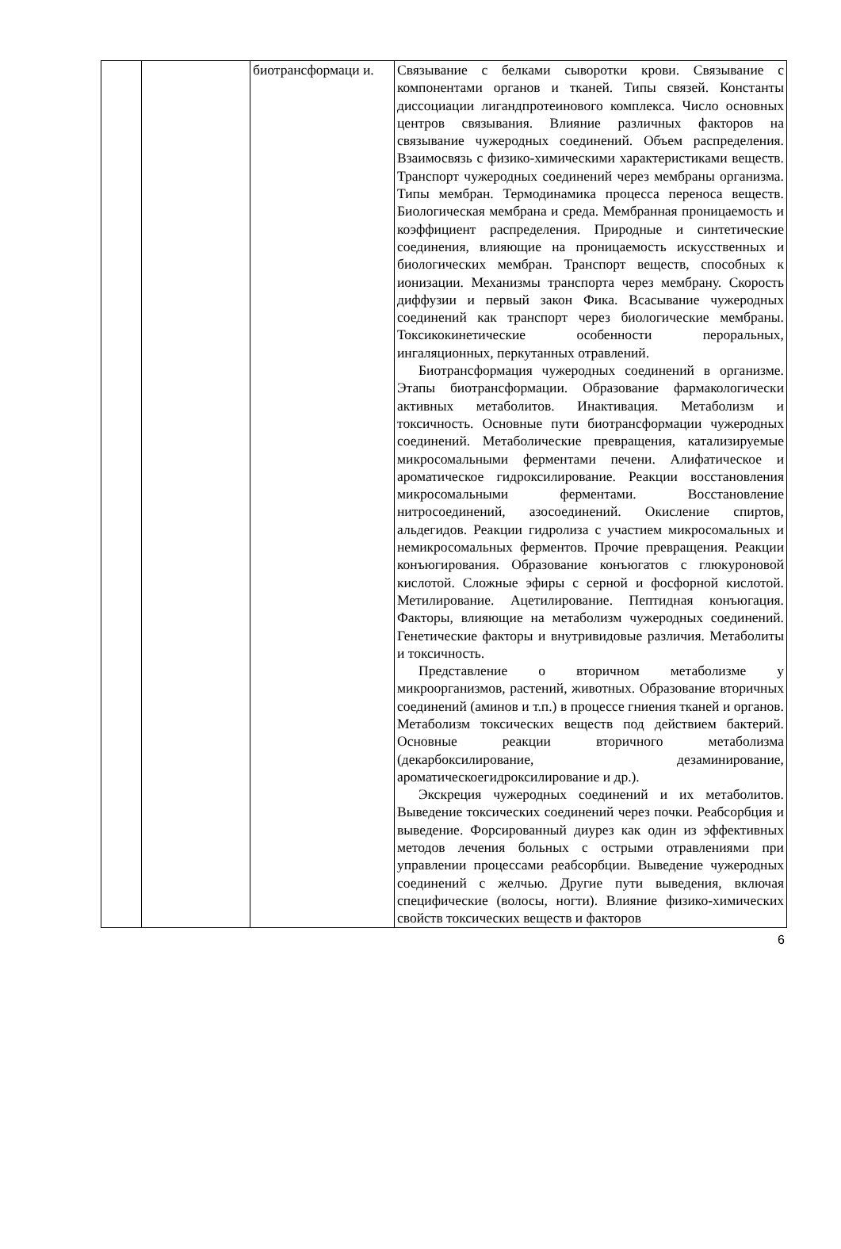| | | биотрансформаци и. | Связывание с белками сыворотки крови. Связывание с компонентами органов и тканей. Типы связей. Константы диссоциации лигандпротеинового комплекса. Число основных центров связывания. Влияние различных факторов на связывание чужеродных соединений. Объем распределения. Взаимосвязь с физико-химическими характеристиками веществ. Транспорт чужеродных соединений через мембраны организма. Типы мембран. Термодинамика процесса переноса веществ. Биологическая мембрана и среда. Мембранная проницаемость и коэффициент распределения. Природные и синтетические соединения, влияющие на проницаемость искусственных и биологических мембран. Транспорт веществ, способных к ионизации. Механизмы транспорта через мембрану. Скорость диффузии и первый закон Фика. Всасывание чужеродных соединений как транспорт через биологические мембраны. Токсикокинетические особенности пероральных, ингаляционных, перкутанных отравлений. Биотрансформация чужеродных соединений в организме. Этапы биотрансформации. Образование фармакологически активных метаболитов. Инактивация. Метаболизм и токсичность. Основные пути биотрансформации чужеродных соединений. Метаболические превращения, катализируемые микросомальными ферментами печени. Алифатическое и ароматическое гидроксилирование. Реакции восстановления микросомальными ферментами. Восстановление нитросоединений, азосоединений. Окисление спиртов, альдегидов. Реакции гидролиза с участием микросомальных и немикросомальных ферментов. Прочие превращения. Реакции конъюгирования. Образование конъюгатов с глюкуроновой кислотой. Сложные эфиры с серной и фосфорной кислотой. Метилирование. Ацетилирование. Пептидная конъюгация. Факторы, влияющие на метаболизм чужеродных соединений. Генетические факторы и внутривидовые различия. Метаболиты и токсичность. Представление о вторичном метаболизме у микроорганизмов, растений, животных. Образование вторичных соединений (аминов и т.п.) в процессе гниения тканей и органов. Метаболизм токсических веществ под действием бактерий. Основные реакции вторичного метаболизма (декарбоксилирование, дезаминирование, ароматическоегидроксилирование и др.). Экскреция чужеродных соединений и их метаболитов. Выведение токсических соединений через почки. Реабсорбция и выведение. Форсированный диурез как один из эффективных методов лечения больных с острыми отравлениями при управлении процессами реабсорбции. Выведение чужеродных соединений с желчью. Другие пути выведения, включая специфические (волосы, ногти). Влияние физико-химических свойств токсических веществ и факторов |
6